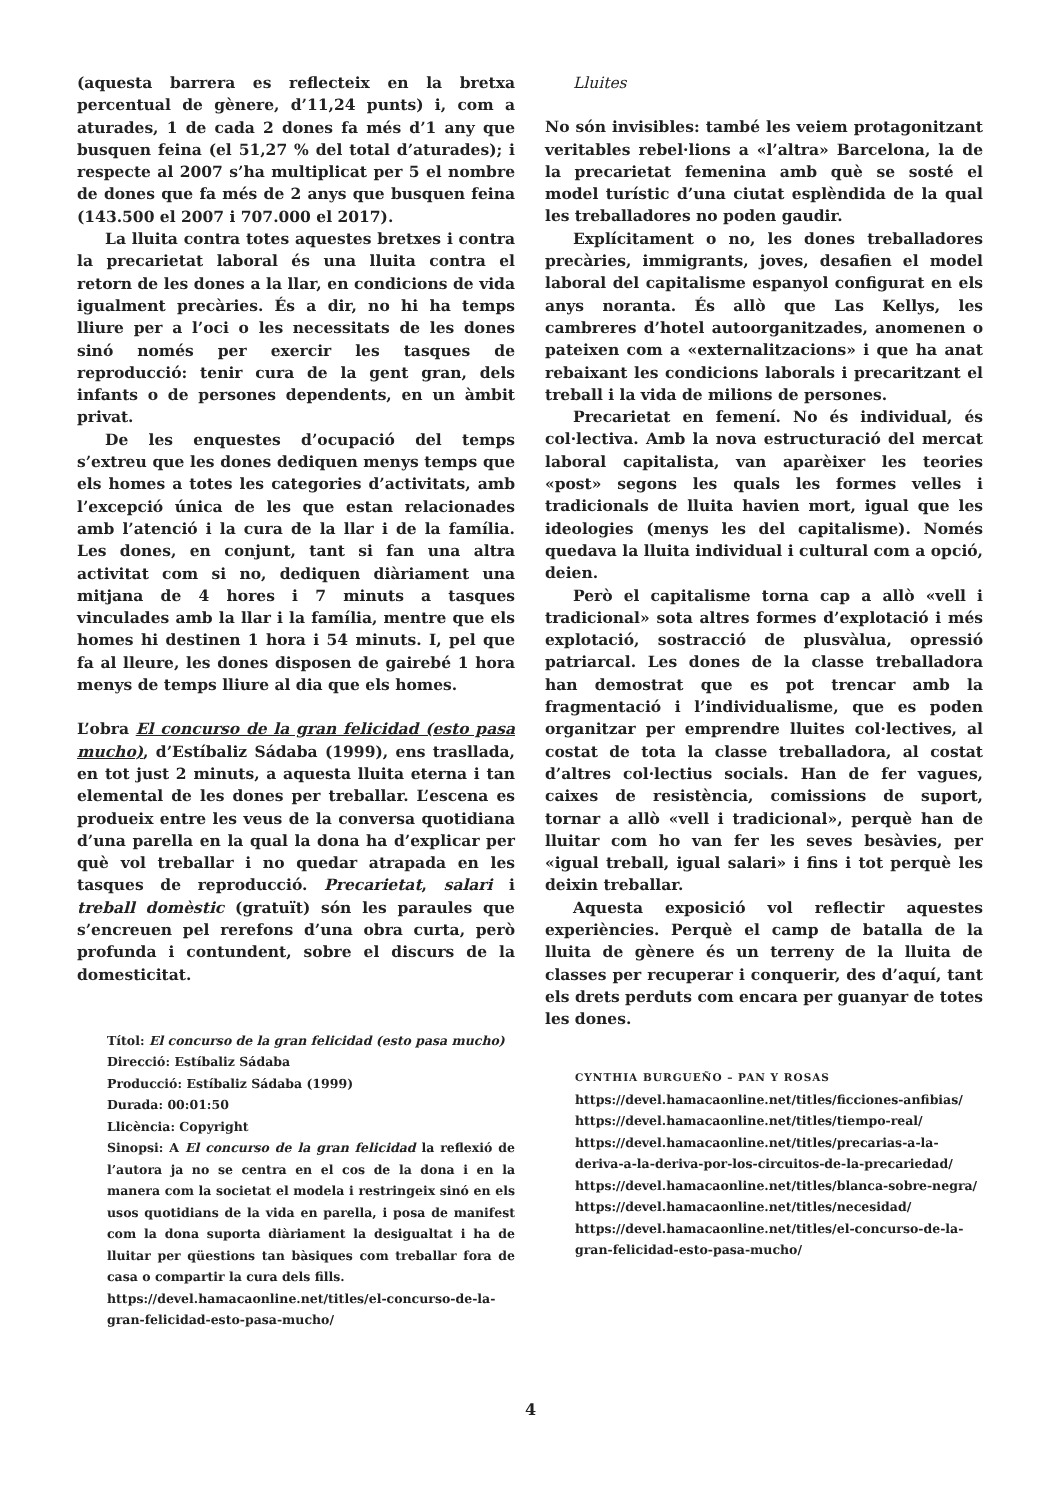(aquesta barrera es reflecteix en la bretxa percentual de gènere, d’11,24 punts) i, com a aturades, 1 de cada 2 dones fa més d’1 any que busquen feina (el 51,27 % del total d’aturades); i respecte al 2007 s’ha multiplicat per 5 el nombre de dones que fa més de 2 anys que busquen feina (143.500 el 2007 i 707.000 el 2017).
La lluita contra totes aquestes bretxes i contra la precarietat laboral és una lluita contra el retorn de les dones a la llar, en condicions de vida igualment precàries. És a dir, no hi ha temps lliure per a l’oci o les necessitats de les dones sinó només per exercir les tasques de reproducció: tenir cura de la gent gran, dels infants o de persones dependents, en un àmbit privat.
De les enquestes d’ocupació del temps s’extreu que les dones dediquen menys temps que els homes a totes les categories d’activitats, amb l’excepció única de les que estan relacionades amb l’atenció i la cura de la llar i de la família. Les dones, en conjunt, tant si fan una altra activitat com si no, dediquen diàriament una mitjana de 4 hores i 7 minuts a tasques vinculades amb la llar i la família, mentre que els homes hi destinen 1 hora i 54 minuts. I, pel que fa al lleure, les dones disposen de gairebé 1 hora menys de temps lliure al dia que els homes.
L’obra El concurso de la gran felicidad (esto pasa mucho), d’Estíbaliz Sádaba (1999), ens trasllada, en tot just 2 minuts, a aquesta lluita eterna i tan elemental de les dones per treballar. L’escena es produeix entre les veus de la conversa quotidiana d’una parella en la qual la dona ha d’explicar per què vol treballar i no quedar atrapada en les tasques de reproducció. Precarietat, salari i treball domèstic (gratuït) són les paraules que s’encreuen pel rerefons d’una obra curta, però profunda i contundent, sobre el discurs de la domesticitat.
Títol: El concurso de la gran felicidad (esto pasa mucho)
Direcció: Estíbaliz Sádaba
Producció: Estíbaliz Sádaba (1999)
Durada: 00:01:50
Llicència: Copyright
Sinopsi: A El concurso de la gran felicidad la reflexió de l’autora ja no se centra en el cos de la dona i en la manera com la societat el modela i restringeix sinó en els usos quotidians de la vida en parella, i posa de manifest com la dona suporta diàriament la desigualtat i ha de lluitar per qüestions tan bàsiques com treballar fora de casa o compartir la cura dels fills.
https://devel.hamacaonline.net/titles/el-concurso-de-la-gran-felicidad-esto-pasa-mucho/
Lluites
No són invisibles: també les veiem protagonitzant veritables rebel·lions a «l’altra» Barcelona, la de la precarietat femenina amb què se sosté el model turístic d’una ciutat esplèndida de la qual les treballadores no poden gaudir.
Explícitament o no, les dones treballadores precàries, immigrants, joves, desafien el model laboral del capitalisme espanyol configurat en els anys noranta. És allò que Las Kellys, les cambreres d’hotel autoorganitzades, anomenen o pateixen com a «externalitzacions» i que ha anat rebaixant les condicions laborals i precaritzant el treball i la vida de milions de persones.
Precarietat en femení. No és individual, és col·lectiva. Amb la nova estructuració del mercat laboral capitalista, van aparèixer les teories «post» segons les quals les formes velles i tradicionals de lluita havien mort, igual que les ideologies (menys les del capitalisme). Només quedava la lluita individual i cultural com a opció, deien.
Però el capitalisme torna cap a allò «vell i tradicional» sota altres formes d’explotació i més explotació, sostracció de plusvàlua, opressió patriarcal. Les dones de la classe treballadora han demostrat que es pot trencar amb la fragmentació i l’individualisme, que es poden organitzar per emprendre lluites col·lectives, al costat de tota la classe treballadora, al costat d’altres col·lectius socials. Han de fer vagues, caixes de resistència, comissions de suport, tornar a allò «vell i tradicional», perquè han de lluitar com ho van fer les seves besàvies, per «igual treball, igual salari» i fins i tot perquè les deixin treballar.
Aquesta exposició vol reflectir aquestes experiències. Perquè el camp de batalla de la lluita de gènere és un terreny de la lluita de classes per recuperar i conquerir, des d’aquí, tant els drets perduts com encara per guanyar de totes les dones.
CYNTHIA BURGUEÑO – PAN Y ROSAS
https://devel.hamacaonline.net/titles/ficciones-anfibias/
https://devel.hamacaonline.net/titles/tiempo-real/
https://devel.hamacaonline.net/titles/precarias-a-la-deriva-a-la-deriva-por-los-circuitos-de-la-precariedad/
https://devel.hamacaonline.net/titles/blanca-sobre-negra/
https://devel.hamacaonline.net/titles/necesidad/
https://devel.hamacaonline.net/titles/el-concurso-de-la-gran-felicidad-esto-pasa-mucho/
4